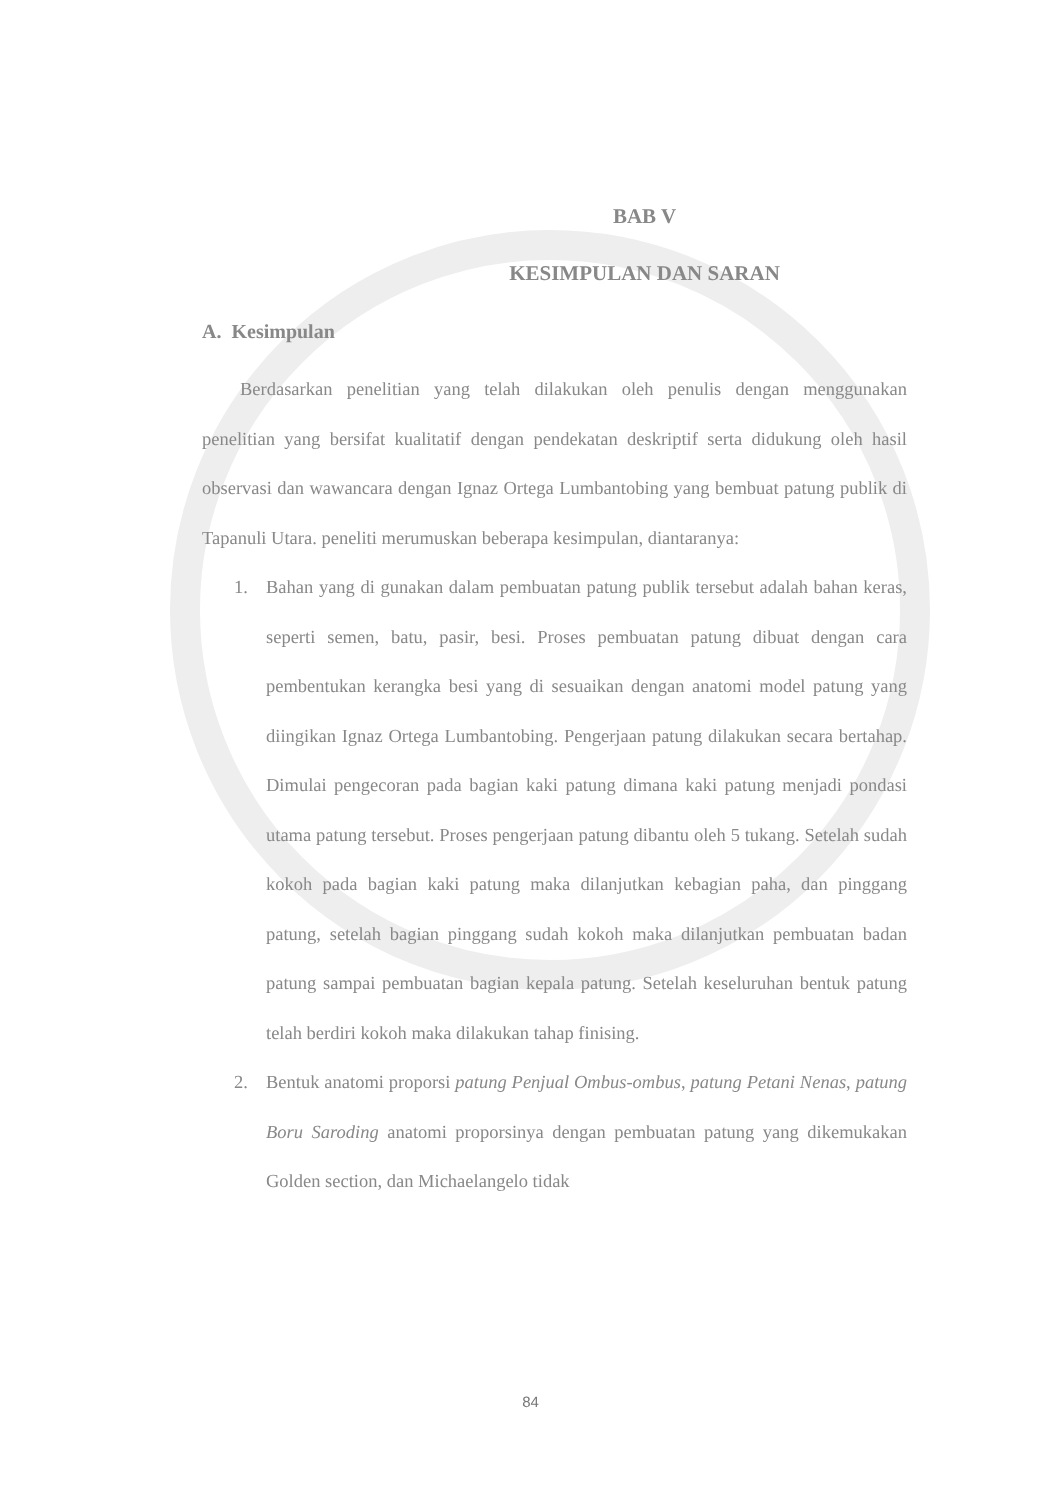BAB V
KESIMPULAN DAN SARAN
A. Kesimpulan
Berdasarkan penelitian yang telah dilakukan oleh penulis dengan menggunakan penelitian yang bersifat kualitatif dengan pendekatan deskriptif serta didukung oleh hasil observasi dan wawancara dengan Ignaz Ortega Lumbantobing yang bembuat patung publik di Tapanuli Utara. peneliti merumuskan beberapa kesimpulan, diantaranya:
1. Bahan yang di gunakan dalam pembuatan patung publik tersebut adalah bahan keras, seperti semen, batu, pasir, besi. Proses pembuatan patung dibuat dengan cara pembentukan kerangka besi yang di sesuaikan dengan anatomi model patung yang diingikan Ignaz Ortega Lumbantobing. Pengerjaan patung dilakukan secara bertahap. Dimulai pengecoran pada bagian kaki patung dimana kaki patung menjadi pondasi utama patung tersebut. Proses pengerjaan patung dibantu oleh 5 tukang. Setelah sudah kokoh pada bagian kaki patung maka dilanjutkan kebagian paha, dan pinggang patung, setelah bagian pinggang sudah kokoh maka dilanjutkan pembuatan badan patung sampai pembuatan bagian kepala patung. Setelah keseluruhan bentuk patung telah berdiri kokoh maka dilakukan tahap finising.
2. Bentuk anatomi proporsi patung Penjual Ombus-ombus, patung Petani Nenas, patung Boru Saroding anatomi proporsinya dengan pembuatan patung yang dikemukakan Golden section, dan Michaelangelo tidak
84